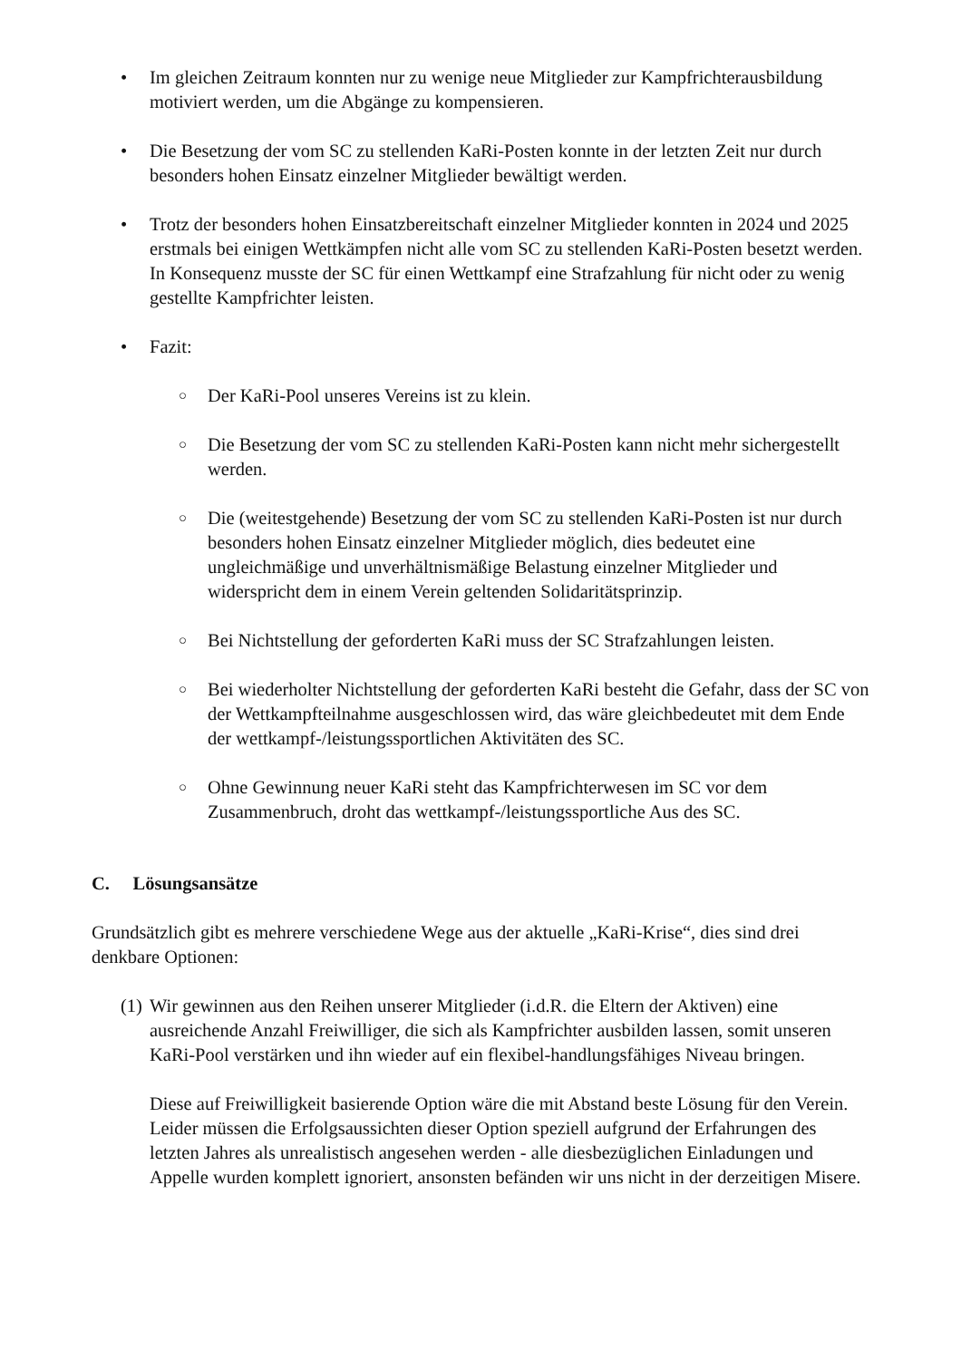• Im gleichen Zeitraum konnten nur zu wenige neue Mitglieder zur Kampfrichterausbildung motiviert werden, um die Abgänge zu kompensieren.
• Die Besetzung der vom SC zu stellenden KaRi-Posten konnte in der letzten Zeit nur durch besonders hohen Einsatz einzelner Mitglieder bewältigt werden.
• Trotz der besonders hohen Einsatzbereitschaft einzelner Mitglieder konnten in 2024 und 2025 erstmals bei einigen Wettkämpfen nicht alle vom SC zu stellenden KaRi-Posten besetzt werden. In Konsequenz musste der SC für einen Wettkampf eine Strafzahlung für nicht oder zu wenig gestellte Kampfrichter leisten.
• Fazit:
○
Der KaRi-Pool unseres Vereins ist zu klein.
○
Die Besetzung der vom SC zu stellenden KaRi-Posten kann nicht mehr sichergestellt werden.
○
Die (weitestgehende) Besetzung der vom SC zu stellenden KaRi-Posten ist nur durch besonders hohen Einsatz einzelner Mitglieder möglich, dies bedeutet eine ungleichmäßige und unverhältnismäßige Belastung einzelner Mitglieder und widerspricht dem in einem Verein geltenden Solidaritätsprinzip.
○
Bei Nichtstellung der geforderten KaRi muss der SC Strafzahlungen leisten.
○
Bei wiederholter Nichtstellung der geforderten KaRi besteht die Gefahr, dass der SC von der Wettkampfteilnahme ausgeschlossen wird, das wäre gleichbedeutet mit dem Ende der wettkampf-/leistungssportlichen Aktivitäten des SC.
○
Ohne Gewinnung neuer KaRi steht das Kampfrichterwesen im SC vor dem Zusammenbruch, droht das wettkampf-/leistungssportliche Aus des SC.
C. Lösungsansätze
Grundsätzlich gibt es mehrere verschiedene Wege aus der aktuelle „KaRi-Krise“, dies sind drei denkbare Optionen:
(1)
Wir gewinnen aus den Reihen unserer Mitglieder (i.d.R. die Eltern der Aktiven) eine ausreichende Anzahl Freiwilliger, die sich als Kampfrichter ausbilden lassen, somit unseren KaRi-Pool verstärken und ihn wieder auf ein flexibel-handlungsfähiges Niveau bringen.
Diese auf Freiwilligkeit basierende Option wäre die mit Abstand beste Lösung für den Verein. Leider müssen die Erfolgsaussichten dieser Option speziell aufgrund der Erfahrungen des letzten Jahres als unrealistisch angesehen werden - alle diesbezüglichen Einladungen und Appelle wurden komplett ignoriert, ansonsten befänden wir uns nicht in der derzeitigen Misere.